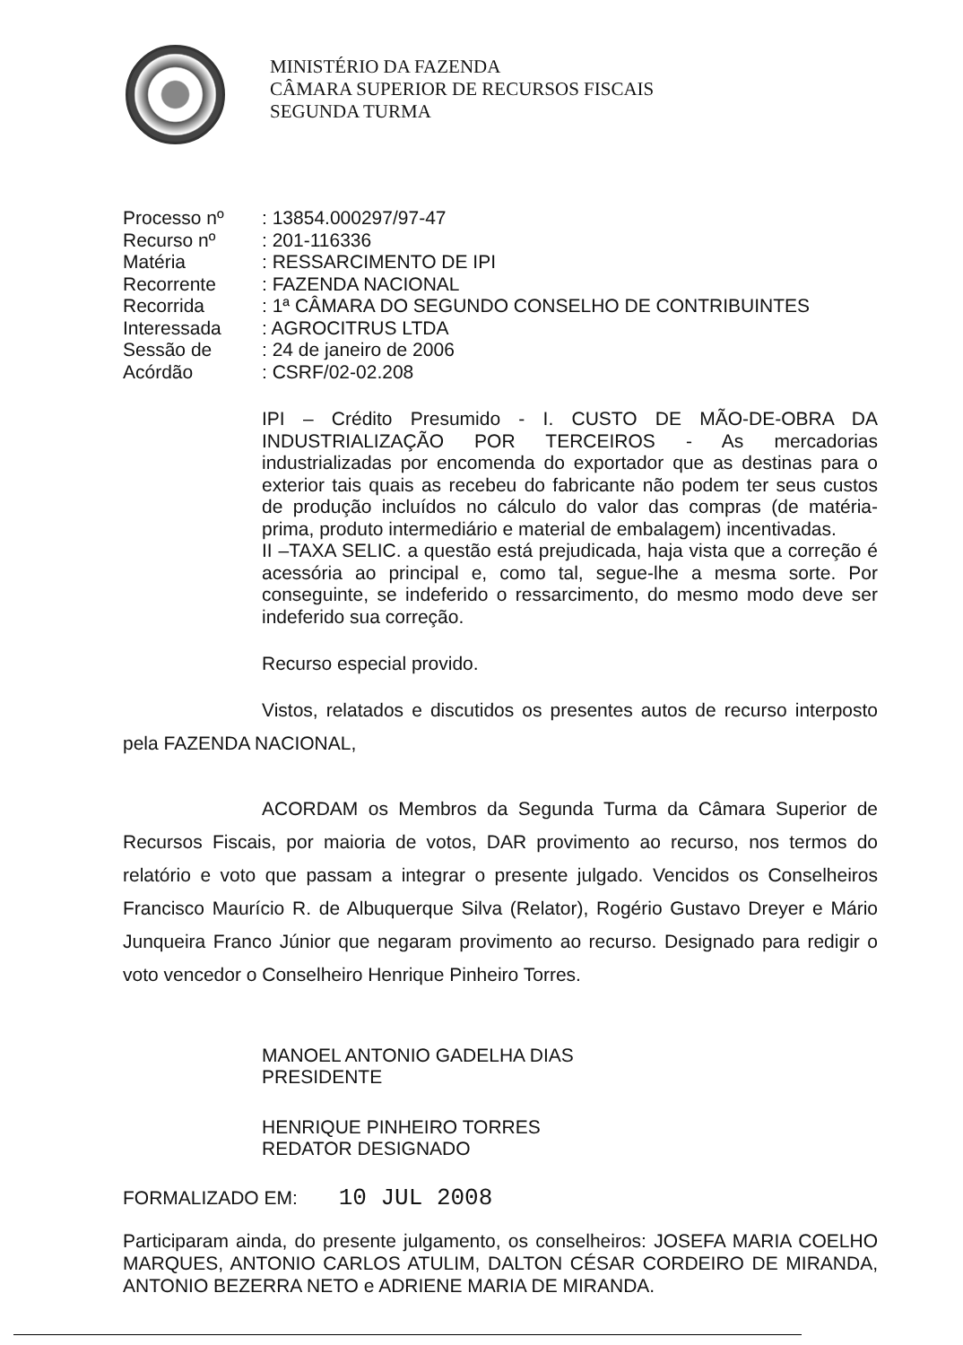MINISTÉRIO DA FAZENDA
CÂMARA SUPERIOR DE RECURSOS FISCAIS
SEGUNDA TURMA
| Processo nº | : 13854.000297/97-47 |
| Recurso nº | : 201-116336 |
| Matéria | : RESSARCIMENTO DE IPI |
| Recorrente | : FAZENDA NACIONAL |
| Recorrida | : 1ª CÂMARA DO SEGUNDO CONSELHO DE CONTRIBUINTES |
| Interessada | : AGROCITRUS LTDA |
| Sessão de | : 24 de janeiro de 2006 |
| Acórdão | : CSRF/02-02.208 |
IPI – Crédito Presumido - I. CUSTO DE MÃO-DE-OBRA DA INDUSTRIALIZAÇÃO POR TERCEIROS - As mercadorias industrializadas por encomenda do exportador que as destinas para o exterior tais quais as recebeu do fabricante não podem ter seus custos de produção incluídos no cálculo do valor das compras (de matéria-prima, produto intermediário e material de embalagem) incentivadas.
II –TAXA SELIC. a questão está prejudicada, haja vista que a correção é acessória ao principal e, como tal, segue-lhe a mesma sorte. Por conseguinte, se indeferido o ressarcimento, do mesmo modo deve ser indeferido sua correção.
Recurso especial provido.
Vistos, relatados e discutidos os presentes autos de recurso interposto pela FAZENDA NACIONAL,
ACORDAM os Membros da Segunda Turma da Câmara Superior de Recursos Fiscais, por maioria de votos, DAR provimento ao recurso, nos termos do relatório e voto que passam a integrar o presente julgado. Vencidos os Conselheiros Francisco Maurício R. de Albuquerque Silva (Relator), Rogério Gustavo Dreyer e Mário Junqueira Franco Júnior que negaram provimento ao recurso. Designado para redigir o voto vencedor o Conselheiro Henrique Pinheiro Torres.
MANOEL ANTONIO GADELHA DIAS
PRESIDENTE
HENRIQUE PINHEIRO TORRES
REDATOR DESIGNADO
FORMALIZADO EM: 10 JUL 2008
Participaram ainda, do presente julgamento, os conselheiros: JOSEFA MARIA COELHO MARQUES, ANTONIO CARLOS ATULIM, DALTON CÉSAR CORDEIRO DE MIRANDA, ANTONIO BEZERRA NETO e ADRIENE MARIA DE MIRANDA.